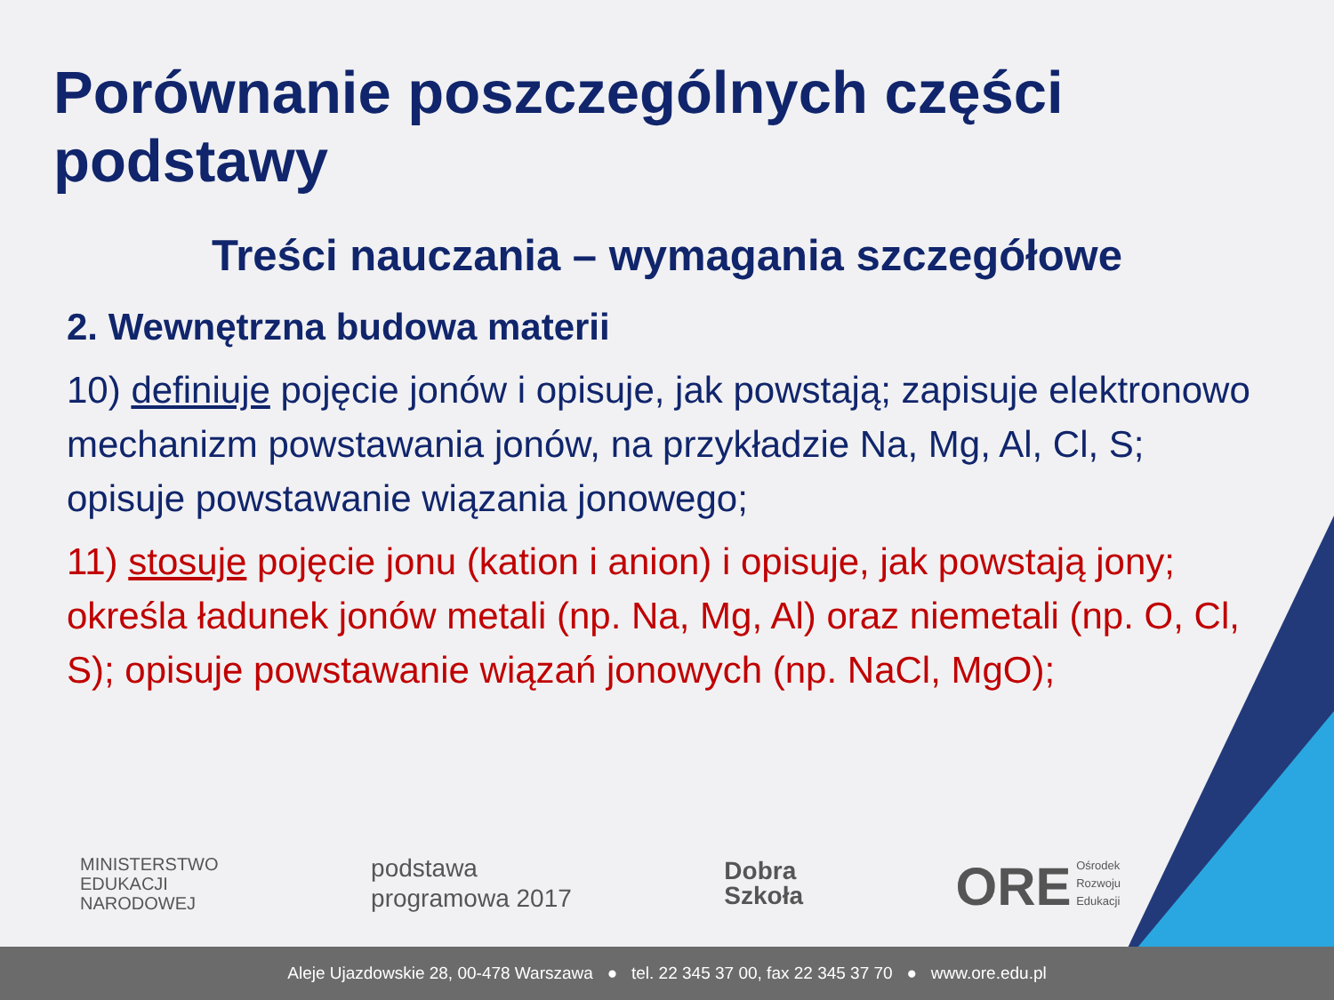Porównanie poszczególnych części podstawy
Treści nauczania – wymagania szczegółowe
2. Wewnętrzna budowa materii
10) definiuje pojęcie jonów i opisuje, jak powstają; zapisuje elektronowo mechanizm powstawania jonów, na przykładzie Na, Mg, Al, Cl, S; opisuje powstawanie wiązania jonowego;
11) stosuje pojęcie jonu (kation i anion) i opisuje, jak powstają jony; określa ładunek jonów metali (np. Na, Mg, Al) oraz niemetali (np. O, Cl, S); opisuje powstawanie wiązań jonowych (np. NaCl, MgO);
MINISTERSTWO
EDUKACJI
NARODOWEJ
podstawa
programowa 2017
Dobra
Szkoła
ORE Ośrodek
Rozwoju
Edukacji
Aleje Ujazdowskie 28, 00-478 Warszawa ● tel. 22 345 37 00, fax 22 345 37 70 ● www.ore.edu.pl